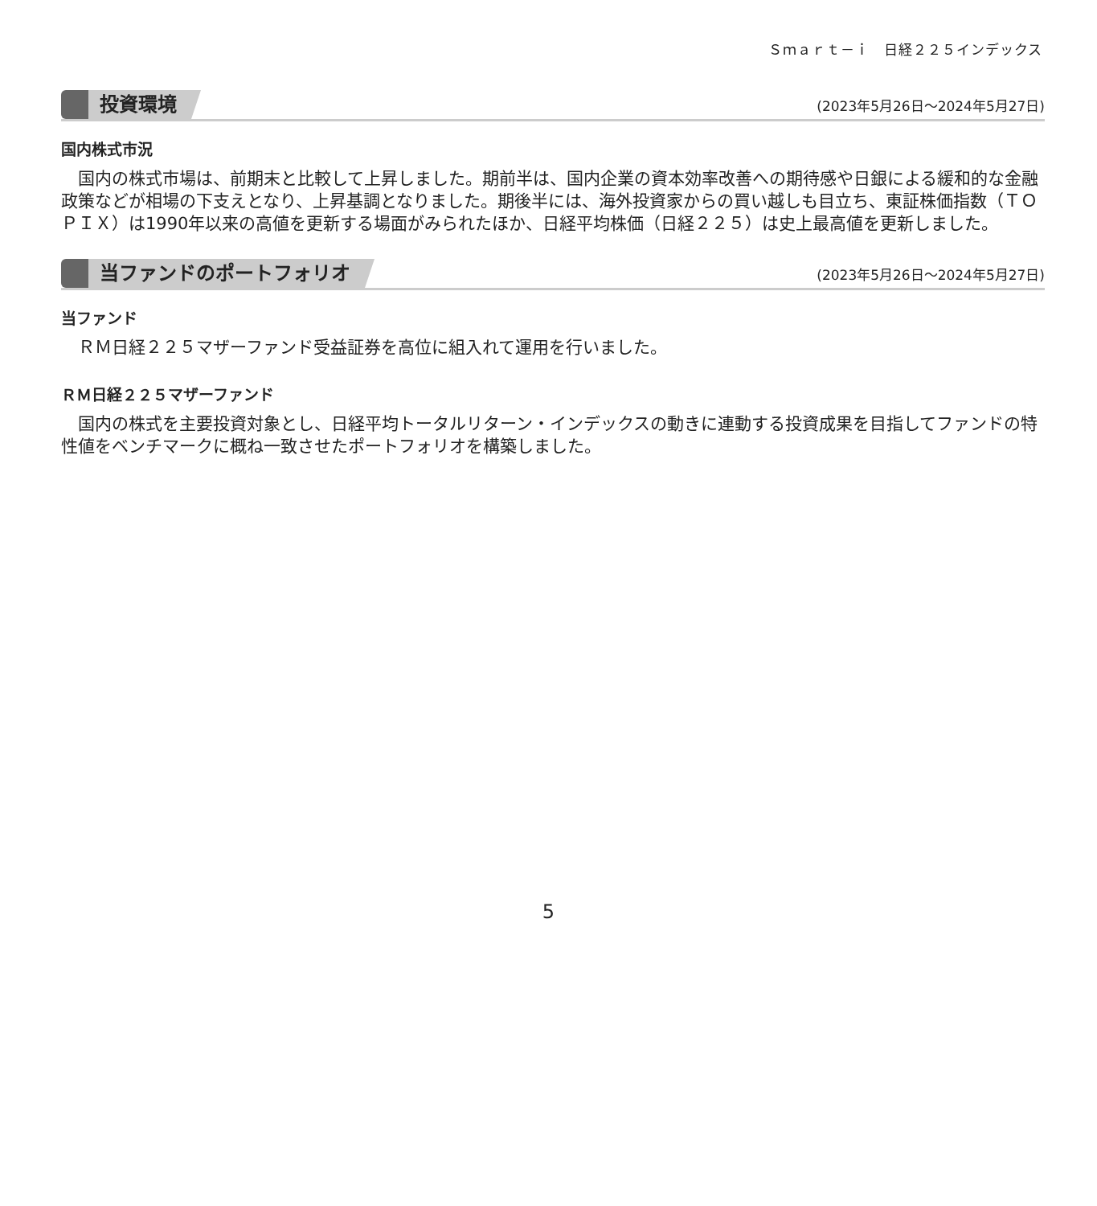Ｓｍａｒｔ－ｉ　日経２２５インデックス
投資環境
(2023年5月26日～2024年5月27日)
国内株式市況
国内の株式市場は、前期末と比較して上昇しました。期前半は、国内企業の資本効率改善への期待感や日銀による緩和的な金融政策などが相場の下支えとなり、上昇基調となりました。期後半には、海外投資家からの買い越しも目立ち、東証株価指数（ＴＯＰＩＸ）は1990年以来の高値を更新する場面がみられたほか、日経平均株価（日経２２５）は史上最高値を更新しました。
当ファンドのポートフォリオ
(2023年5月26日～2024年5月27日)
当ファンド
ＲＭ日経２２５マザーファンド受益証券を高位に組入れて運用を行いました。
ＲＭ日経２２５マザーファンド
国内の株式を主要投資対象とし、日経平均トータルリターン・インデックスの動きに連動する投資成果を目指してファンドの特性値をベンチマークに概ね一致させたポートフォリオを構築しました。
5